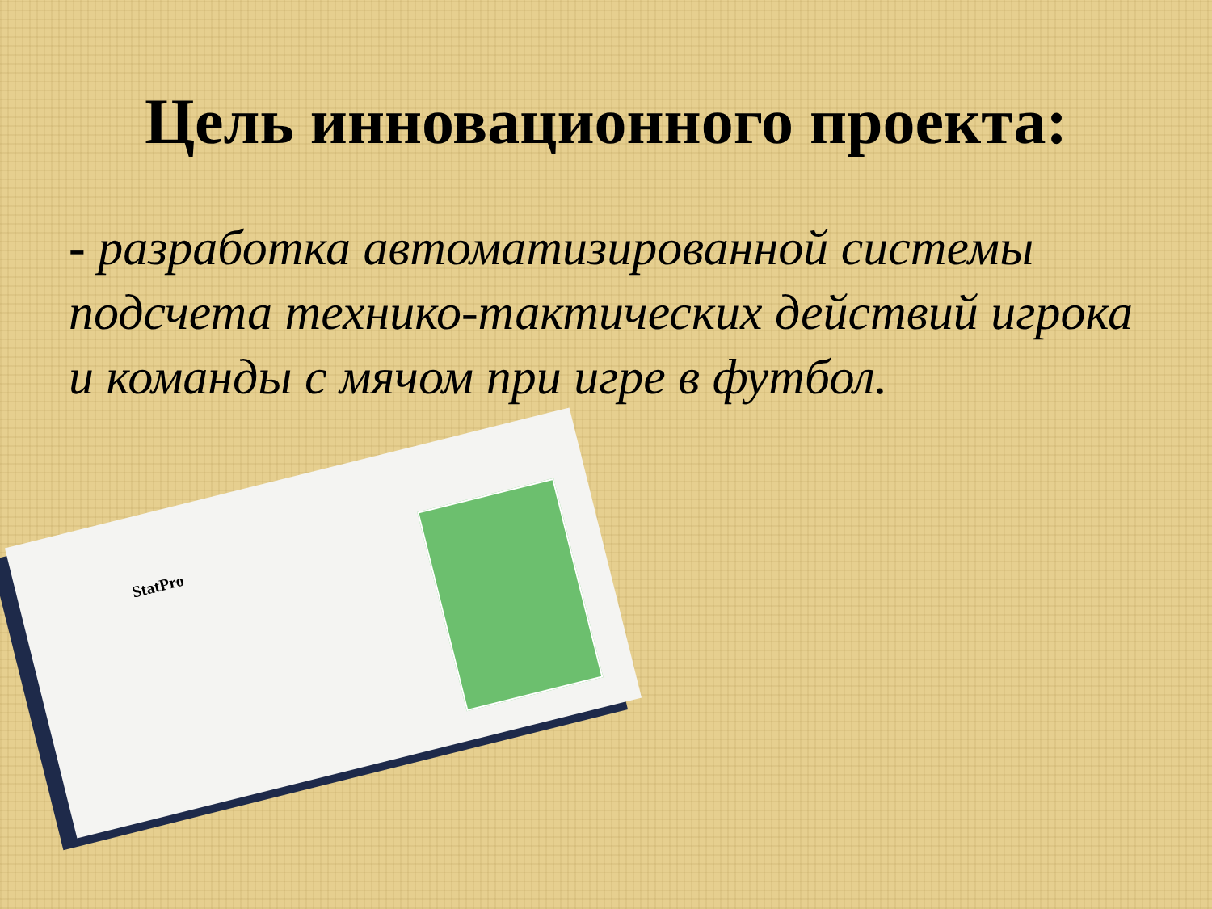Цель инновационного проекта:
- разработка автоматизированной системы подсчета технико-тактических действий игрока и команды с мячом при игре в футбол.
StatPro